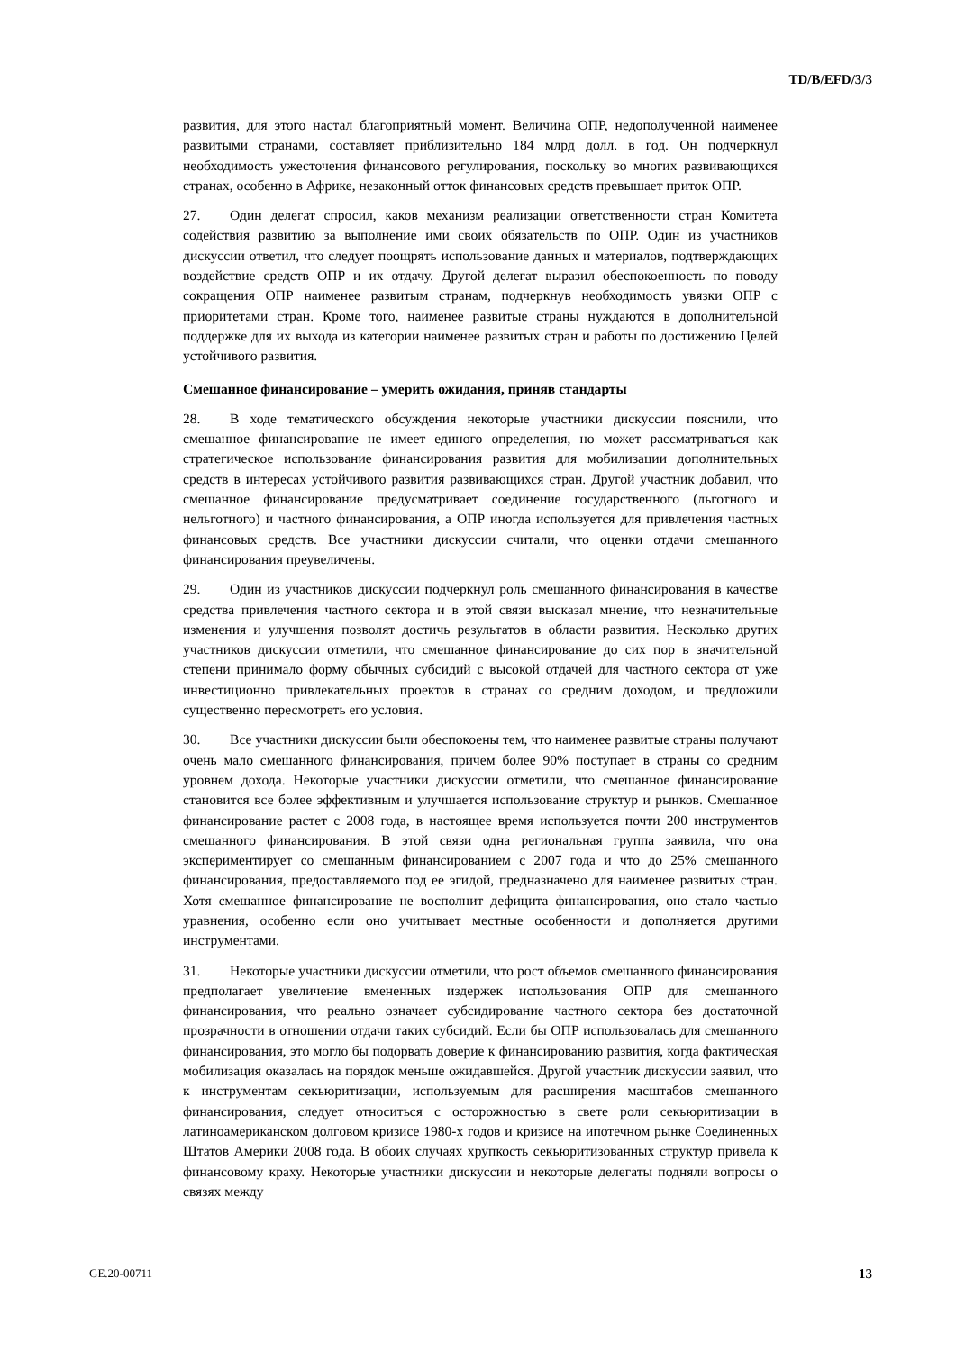TD/B/EFD/3/3
развития, для этого настал благоприятный момент. Величина ОПР, недополученной наименее развитыми странами, составляет приблизительно 184 млрд долл. в год. Он подчеркнул необходимость ужесточения финансового регулирования, поскольку во многих развивающихся странах, особенно в Африке, незаконный отток финансовых средств превышает приток ОПР.
27. Один делегат спросил, каков механизм реализации ответственности стран Комитета содействия развитию за выполнение ими своих обязательств по ОПР. Один из участников дискуссии ответил, что следует поощрять использование данных и материалов, подтверждающих воздействие средств ОПР и их отдачу. Другой делегат выразил обеспокоенность по поводу сокращения ОПР наименее развитым странам, подчеркнув необходимость увязки ОПР с приоритетами стран. Кроме того, наименее развитые страны нуждаются в дополнительной поддержке для их выхода из категории наименее развитых стран и работы по достижению Целей устойчивого развития.
Смешанное финансирование – умерить ожидания, приняв стандарты
28. В ходе тематического обсуждения некоторые участники дискуссии пояснили, что смешанное финансирование не имеет единого определения, но может рассматриваться как стратегическое использование финансирования развития для мобилизации дополнительных средств в интересах устойчивого развития развивающихся стран. Другой участник добавил, что смешанное финансирование предусматривает соединение государственного (льготного и нельготного) и частного финансирования, а ОПР иногда используется для привлечения частных финансовых средств. Все участники дискуссии считали, что оценки отдачи смешанного финансирования преувеличены.
29. Один из участников дискуссии подчеркнул роль смешанного финансирования в качестве средства привлечения частного сектора и в этой связи высказал мнение, что незначительные изменения и улучшения позволят достичь результатов в области развития. Несколько других участников дискуссии отметили, что смешанное финансирование до сих пор в значительной степени принимало форму обычных субсидий с высокой отдачей для частного сектора от уже инвестиционно привлекательных проектов в странах со средним доходом, и предложили существенно пересмотреть его условия.
30. Все участники дискуссии были обеспокоены тем, что наименее развитые страны получают очень мало смешанного финансирования, причем более 90% поступает в страны со средним уровнем дохода. Некоторые участники дискуссии отметили, что смешанное финансирование становится все более эффективным и улучшается использование структур и рынков. Смешанное финансирование растет с 2008 года, в настоящее время используется почти 200 инструментов смешанного финансирования. В этой связи одна региональная группа заявила, что она экспериментирует со смешанным финансированием с 2007 года и что до 25% смешанного финансирования, предоставляемого под ее эгидой, предназначено для наименее развитых стран. Хотя смешанное финансирование не восполнит дефицита финансирования, оно стало частью уравнения, особенно если оно учитывает местные особенности и дополняется другими инструментами.
31. Некоторые участники дискуссии отметили, что рост объемов смешанного финансирования предполагает увеличение вмененных издержек использования ОПР для смешанного финансирования, что реально означает субсидирование частного сектора без достаточной прозрачности в отношении отдачи таких субсидий. Если бы ОПР использовалась для смешанного финансирования, это могло бы подорвать доверие к финансированию развития, когда фактическая мобилизация оказалась на порядок меньше ожидавшейся. Другой участник дискуссии заявил, что к инструментам секьюритизации, используемым для расширения масштабов смешанного финансирования, следует относиться с осторожностью в свете роли секьюритизации в латиноамериканском долговом кризисе 1980-х годов и кризисе на ипотечном рынке Соединенных Штатов Америки 2008 года. В обоих случаях хрупкость секьюритизованных структур привела к финансовому краху. Некоторые участники дискуссии и некоторые делегаты подняли вопросы о связях между
GE.20-00711 13